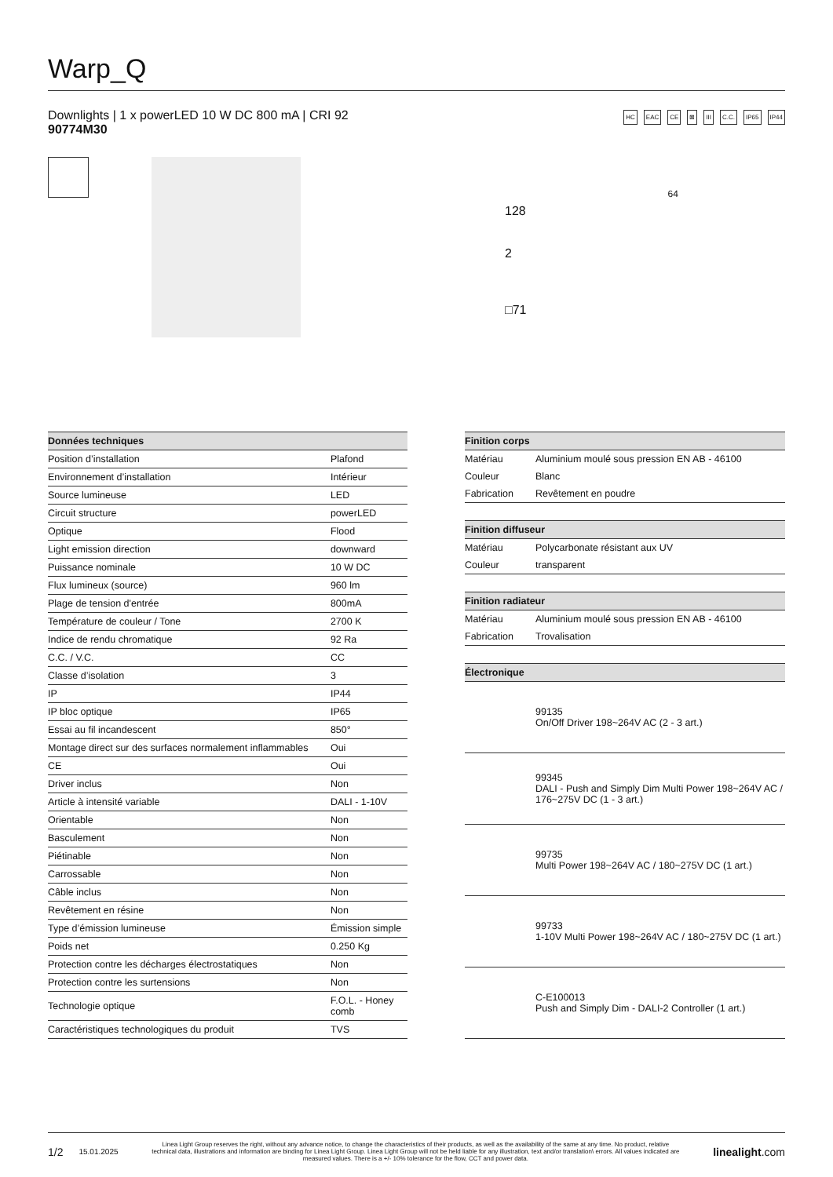Warp_Q
Downlights | 1 x powerLED 10 W DC 800 mA | CRI 92
90774M30
HC EAC CE ⊠ III C.C. IP65 IP44
128
2
□71
64
| Données techniques | |
| --- | --- |
| Position d’installation | Plafond |
| Environnement d’installation | Intérieur |
| Source lumineuse | LED |
| Circuit structure | powerLED |
| Optique | Flood |
| Light emission direction | downward |
| Puissance nominale | 10 W DC |
| Flux lumineux (source) | 960 lm |
| Plage de tension d'entrée | 800mA |
| Température de couleur / Tone | 2700 K |
| Indice de rendu chromatique | 92 Ra |
| C.C. / V.C. | CC |
| Classe d’isolation | 3 |
| IP | IP44 |
| IP bloc optique | IP65 |
| Essai au fil incandescent | 850° |
| Montage direct sur des surfaces normalement inflammables | Oui |
| CE | Oui |
| Driver inclus | Non |
| Article à intensité variable | DALI - 1-10V |
| Orientable | Non |
| Basculement | Non |
| Piétinable | Non |
| Carrossable | Non |
| Câble inclus | Non |
| Revêtement en résine | Non |
| Type d’émission lumineuse | Émission simple |
| Poids net | 0.250 Kg |
| Protection contre les décharges électrostatiques | Non |
| Protection contre les surtensions | Non |
| Technologie optique | F.O.L. - Honey comb |
| Caractéristiques technologiques du produit | TVS |
| Finition corps | |
| --- | --- |
| Matériau | Aluminium moulé sous pression EN AB - 46100 |
| Couleur | Blanc |
| Fabrication | Revêtement en poudre |
| Finition diffuseur | |
| Matériau | Polycarbonate résistant aux UV |
| Couleur | transparent |
| Finition radiateur | |
| Matériau | Aluminium moulé sous pression EN AB - 46100 |
| Fabrication | Trovalisation |
| Électronique | |
| | 99135 On/Off Driver 198~264V AC (2 - 3 art.) |
| | 99345 DALI - Push and Simply Dim Multi Power 198~264V AC / 176~275V DC (1 - 3 art.) |
| | 99735 Multi Power 198~264V AC / 180~275V DC (1 art.) |
| | 99733 1-10V Multi Power 198~264V AC / 180~275V DC (1 art.) |
| | C-E100013 Push and Simply Dim - DALI-2 Controller (1 art.) |
1/2 15.01.2025 Linea Light Group reserves the right, without any advance notice, to change the characteristics of their products, as well as the availability of the same at any time. No product, relative technical data, illustrations and information are binding for Linea Light Group. Linea Light Group will not be held liable for any illustration, text and/or translation\ errors. All values indicated are measured values. There is a +/- 10% tolerance for the flow, CCT and power data. linealight.com